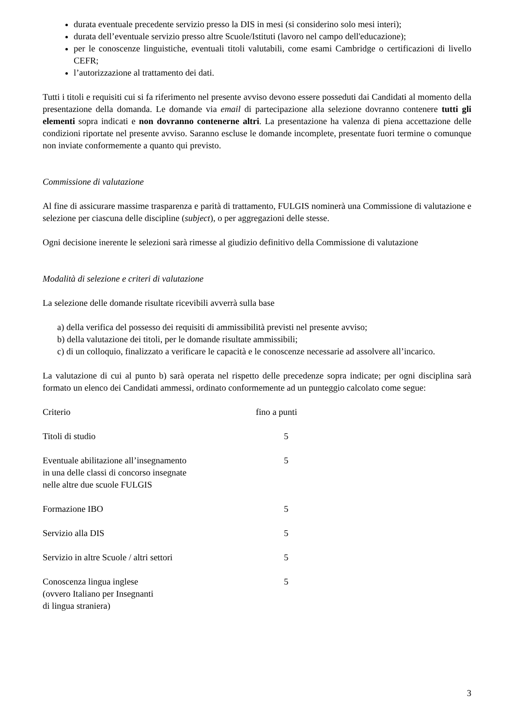durata eventuale precedente servizio presso la DIS in mesi (si considerino solo mesi interi);
durata dell’eventuale servizio presso altre Scuole/Istituti (lavoro nel campo dell'educazione);
per le conoscenze linguistiche, eventuali titoli valutabili, come esami Cambridge o certificazioni di livello CEFR;
l’autorizzazione al trattamento dei dati.
Tutti i titoli e requisiti cui si fa riferimento nel presente avviso devono essere posseduti dai Candidati al momento della presentazione della domanda. Le domande via email di partecipazione alla selezione dovranno contenere tutti gli elementi sopra indicati e non dovranno contenerne altri. La presentazione ha valenza di piena accettazione delle condizioni riportate nel presente avviso. Saranno escluse le domande incomplete, presentate fuori termine o comunque non inviate conformemente a quanto qui previsto.
Commissione di valutazione
Al fine di assicurare massime trasparenza e parità di trattamento, FULGIS nominerà una Commissione di valutazione e selezione per ciascuna delle discipline (subject), o per aggregazioni delle stesse.
Ogni decisione inerente le selezioni sarà rimesse al giudizio definitivo della Commissione di valutazione
Modalità di selezione e criteri di valutazione
La selezione delle domande risultate ricevibili avverrà sulla base
a) della verifica del possesso dei requisiti di ammissibilità previsti nel presente avviso;
b) della valutazione dei titoli, per le domande risultate ammissibili;
c) di un colloquio, finalizzato a verificare le capacità e le conoscenze necessarie ad assolvere all’incarico.
La valutazione di cui al punto b) sarà operata nel rispetto delle precedenze sopra indicate; per ogni disciplina sarà formato un elenco dei Candidati ammessi, ordinato conformemente ad un punteggio calcolato come segue:
| Criterio | fino a punti |
| Titoli di studio | 5 |
| Eventuale abilitazione all’insegnamento in una delle classi di concorso insegnate nelle altre due scuole FULGIS | 5 |
| Formazione IBO | 5 |
| Servizio alla DIS | 5 |
| Servizio in altre Scuole / altri settori | 5 |
| Conoscenza lingua inglese (ovvero Italiano per Insegnanti di lingua straniera) | 5 |
3